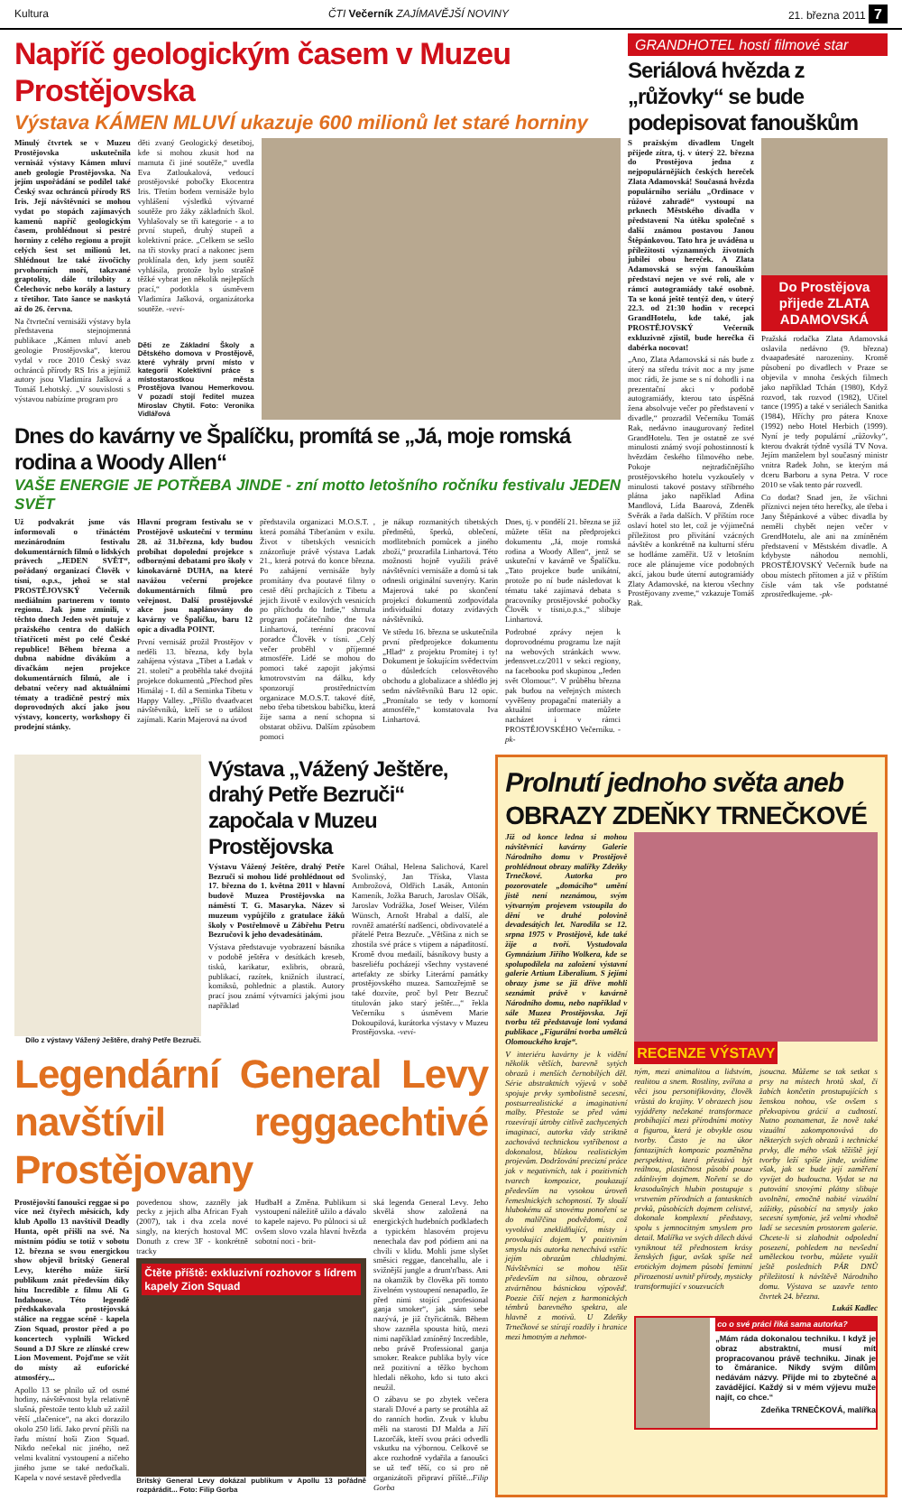Kultura ČTI Večerník ZAJÍMAVĚJŠÍ NOVINY 21. března 2011 7
Napříč geologickým časem v Muzeu Prostějovska
Výstava KÁMEN MLUVÍ ukazuje 600 milionů let staré horniny
Minulý čtvrtek se v Muzeu Prostějovska uskutečnila vernisáž výstavy Kámen mluví aneb geologie Prostějovska. Na jejím uspořádání se podílel také Český svaz ochránců přírody RS Iris. Její návštěvníci se mohou vydat po stopách zajímavých kamenů napříč geologickým časem, prohlédnout si pestré horniny z celého regionu a projít celých šest set milionů let. Shlédnout lze také živočichy prvohorních moří, takzvané graptolity, dále trilobity z Čelechovic nebo korály a lastury z třetihor. Tato šance se naskytá až do 26. června.
Na čtvrteční vernisáži výstavy byla představena stejnojmenná publikace „Kámen mluví aneb geologie Prostějovska“, kterou vydal v roce 2010 Český svaz ochránců přírody RS Iris a jejímiž autory jsou Vladimíra Jašková a Tomáš Lehotský. „V souvislosti s výstavou nabízíme program pro
děti zvaný Geologický desetiboj, kde si mohou zkusit hod na mamuta či jiné soutěže,“ uvedla Eva Zatloukalová, vedoucí prostějovské pobočky Ekocentra Iris. Třetím bodem vernisáže bylo vyhlášení výsledků výtvarné soutěže pro žáky základních škol. Vyhlašovaly se tři kategorie - a to první stupeň, druhý stupeň a kolektivní práce. „Celkem se sešlo na tři stovky prací a nakonec jsem proklínala den, kdy jsem soutěž vyhlásila, protože bylo strašně těžké vybrat jen několik nejlepších prací,“ podotkla s úsměvem Vladimíra Jašková, organizátorka soutěže. -vevi-
Děti ze Základní Školy a Dětského domova v Prostějově, které vyhrály první místo v kategorii Kolektivní práce s místostarostkou města Prostějova Ivanou Hemerkovou. V pozadí stojí ředitel muzea Miroslav Chytil. Foto: Veronika Vidlářová
Dnes do kavárny ve Špalíčku, promítá se „Já, moje romská rodina a Woody Allen“
VAŠE ENERGIE JE POTŘEBA JINDE - zní motto letošního ročníku festivalu JEDEN SVĚT
Už podvakrát jsme vás informovali o třináctém mezinárodním festivalu dokumentárních filmů o lidských právech „JEDEN SVĚT“, pořádaný organizací Člověk v tísni, o.p.s., jehož se stal PROSTĚJOVSKÝ Večerník mediálním partnerem v tomto regionu. Jak jsme zmínili, v těchto dnech Jeden svět putuje z pražského centra do dalších třiatřiceti měst po celé České republice! Během března a dubna nabídne divákům a divačkám nejen projekce dokumentárních filmů, ale i debatní večery nad aktuálními tématy a tradičně pestrý mix doprovodných akcí jako jsou výstavy, koncerty, workshopy či prodejní stánky.
Hlavní program festivalu se v Prostějově uskuteční v termínu 28. až 31.března, kdy budou probíhat dopolední projekce s odbornými debatami pro školy v kinokavárně DUHA, na které navážou večerní projekce dokumentárních filmů pro veřejnost. Další prostějovské akce jsou naplánovány do kavárny ve Špalíčku, baru 12 opic a divadla POINT.
První vernisáž prožil Prostějov v neděli 13. března, kdy byla zahájena výstava „Tibet a Ladak v 21. století“ a proběhla také dvojitá projekce dokumentů „Přechod přes Himálaj - I. díl a Seminka Tibetu v Happy Valley. „Přišlo dvaadvacet návštěvníků, kteří se o událost zajímali. Karin Majerová na úvod
představila organizaci M.O.S.T. , která pomáhá Tibeťanům v exilu. Život v tibetských vesnicích znázorňuje právě výstava Ladak 21., která potrvá do konce března. Po zahájení vernisáže byly promítány dva poutavé filmy o cestě dětí prchajících z Tibetu a jejich životě v exilových vesnicích po příchodu do Indie,“ shrnula program počátečního dne Iva Linhartová, terénní pracovní poradce Člověk v tísni. „Celý večer proběhl v příjemné atmosféře. Lidé se mohou do pomoci také zapojit jakýmsi kmotrovstvím na dálku, kdy sponzorují prostřednictvím organizace M.O.S.T. takové dítě, nebo třeba tibetskou babičku, která žije sama a není schopna si obstarat obživu. Dalším způsobem pomoci
je nákup rozmanitých tibetských předmětů, šperků, oblečení, modlitebních pomůcek a jiného zboží,“ prozradila Linhartová. Této možnosti hojně využili právě návštěvníci vernisáže a domů si tak odnesli originální suvenýry. Karin Majerová také po skončení projekcí dokumentů zodpovídala individuální dotazy zvídavých návštěvníků.
Ve středu 16. března se uskutečnila první předprojekce dokumentu „Hlad“ z projektu Promítej i ty! Dokument je šokujícím svědectvím o důsledcích celosvětového obchodu a globalizace a shlédlo jej sedm návštěvníků Baru 12 opic. „Promítalo se tedy v komorní atmosféře,“ konstatovala Iva Linhartová.
Dnes, tj. v pondělí 21. března se již můžete těšit na předprojekci dokumentu „Já, moje romská rodina a Woody Allen“, jenž se uskuteční v kavárně ve Špalíčku. „Tato projekce bude unikátní, protože po ní bude následovat k tématu také zajímavá debata s pracovníky prostějovské pobočky Člověk v tísni,o.p.s.,“ slibuje Linhartová.
Podrobné zprávy nejen k doprovodnému programu lze najít na webových stránkách www. jedensvet.cz/2011 v sekci regiony, na facebooku pod skupinou „Jeden svět Olomouc“. V průběhu března pak budou na veřejných místech vyvěšeny propagační materiály a aktuální informace můžete nacházet i v rámci PROSTĚJOVSKÉHO Večerníku. -pk-
GRANDHOTEL hostí filmové star
Seriálová hvězda z „růžovky“ se bude podepisovat fanouškům
S pražským divadlem Ungelt přijede zítra, tj. v úterý 22. března do Prostějova jedna z nejpopulárnějších českých hereček Zlata Adamovská! Současná hvězda populárního seriálu „Ordinace v růžové zahradě“ vystoupí na prknech Městského divadla v představení Na útěku společně s další známou postavou Janou Štěpánkovou. Tato hra je uváděna u příležitosti významných životních jubileí obou hereček. A Zlata Adamovská se svým fanouškům představí nejen ve své roli, ale v rámci autogramiády také osobně. Ta se koná ještě tentýž den, v úterý 22.3. od 21:30 hodin v recepci GrandHotelu, kde také, jak PROSTĚJOVSKÝ Večerník exkluzivně zjistil, bude herečka či dabérka nocovat!
„Ano, Zlata Adamovská si nás bude z úterý na středu trávit noc a my jsme moc rádi, že jsme se s ní dohodli i na prezentační akci v podobě autogramiády, kterou tato úspěšná žena absolvuje večer po představení v divadle,“ prozradil Večerníku Tomáš Rak, nedávno inaugurovaný ředitel GrandHotelu. Ten je ostatně ze své minulosti známý svojí pohostinností k hvězdám českého filmového nebe. Pokoje nejtradičnějšího prostějovského hotelu vyzkoušely v minulosti takové postavy stříbrného plátna jako například Adina Mandlová, Lída Baarová, Zdeněk Svěrák a řada dalších. V příštím roce oslaví hotel sto let, což je výjimečná příležitost pro přivítání vzácných návštěv a konkrétně na kulturní sféru se hodláme zaměřit. Už v letošním roce ale plánujeme více podobných akcí, jakou bude úterní autogramiády Zlaty Adamovské, na kterou všechny Prostějovany zveme,“ vzkazuje Tomáš Rak.
Do Prostějova přijede ZLATA ADAMOVSKÁ
Pražská rodačka Zlata Adamovská oslavila nedávno (9. března) dvaapadesáté narozeniny. Kromě působení po divadlech v Praze se objevila v mnoha českých filmech jako například Tchán (1980), Když rozvod, tak rozvod (1982), Učitel tance (1995) a také v seriálech Sanitka (1984), Hříchy pro pátera Knoxe (1992) nebo Hotel Herbich (1999). Nyní je tedy populární „růžovky“, kterou dvakrát týdně vysílá TV Nova. Jejím manželem byl současný ministr vnitra Radek John, se kterým má dceru Barboru a syna Petra. V roce 2010 se však tento pár rozvedl.
Co dodat? Snad jen, že všichni příznivci nejen této herečky, ale třeba i Jany Štěpánkové a vůbec divadla by neměli chybět nejen večer v GrendHotelu, ale ani na zmíněném představení v Městském divadle. A kdybyste náhodou nemohli, PROSTĚJOVSKÝ Večerník bude na obou místech přítomen a již v příštím čísle vám tak vše podstatné zprostředkujeme. -pk-
Dílo z výstavy Vážený Ještěre, drahý Petře Bezruči.
Výstava „Vážený Ještěre, drahý Petře Bezruči“ započala v Muzeu Prostějovska
Výstavu Vážený Ještěre, drahý Petře Bezruči si mohou lidé prohlédnout od 17. března do 1. května 2011 v hlavní budově Muzea Prostějovska na náměstí T. G. Masaryka. Název si muzeum vypůjčilo z gratulace žáků školy v Postřelmově u Zábřehu Petru Bezručovi k jeho devadesátinám.
Výstava představuje vyobrazení básníka v podobě ještěra v desítkách kreseb, tisků, karikatur, exlibris, obrazů, publikací, razítek, knižních ilustrací, komiksů, pohlednic a plastik. Autory prací jsou známí výtvarníci jakými jsou například
Karel Otáhal, Helena Salichová, Karel Svolinský, Jan Tříska, Vlasta Ambrožová, Oldřich Lasák, Antonín Kameník, Jožka Baruch, Jaroslav Olšák, Jaroslav Vodrážka, Josef Weiser, Vilém Wünsch, Arnošt Hrabal a další, ale rovněž amatérští nadšenci, obdivovatelé a přátelé Petra Bezruče. „Většina z nich se zhostila své práce s vtipem a nápaditostí. Kromě dvou medailí, básníkovy busty a basreliéfu pocházejí všechny vystavené artefakty ze sbírky Literární památky prostějovského muzea. Samozřejmě se také dozvíte, proč byl Petr Bezruč titulován jako starý ještěr...,“ řekla Večerníku s úsměvem Marie Dokoupilová, kurátorka výstavy v Muzeu Prostějovska. -vevi-
Legendární General Levy navštívil reggaechtivé Prostějovany
Prostějovští fanoušci reggae si po více než čtyřech měsících, kdy klub Apollo 13 navštívil Deadly Hunta, opět přišli na své. Na místním pódiu se totiž v sobotu 12. března se svou energickou show objevil britský General Levy, kterého může širší publikum znát především díky hitu Incredible z filmu Ali G Indahouse. Této legendě předskakovala prostějovská stálice na reggae scéně - kapela Zion Squad, prostor před a po koncertech vyplnili Wicked Sound a DJ Skre ze zlínské crew Lion Movement. Pojďme se vžít do místy až euforické atmosféry...
Apollo 13 se plnilo už od osmé hodiny, návštěvnost byla relativně slušná, přestože tento klub už zažil větší „tlačenice“, na akci dorazilo okolo 250 lidí. Jako první přišli na řadu místní hoši Zion Squad. Nikdo nečekal nic jiného, než velmi kvalitní vystoupení a ničeho jiného jsme se také nedočkali. Kapela v nové sestavě předvedla
povedenou show, zazněly jak pecky z jejich alba African Fyah (2007), tak i dva zcela nové singly, na kterých hostoval MC Donuth z crew 3F - konkrétně tracky
HudbaH a Změna. Publikum si vystoupení náležitě užilo a dávalo to kapele najevo. Po půlnoci si už ovšem slovo vzala hlavní hvězda sobotní noci - brit-
Čtěte příště: exkluzivní rozhovor s lídrem kapely Zion Squad
Britský General Levy dokázal publikum v Apollu 13 pořádně rozpárádit... Foto: Filip Gorba
ská legenda General Levy. Jeho skvělá show založená na energických hudebních podkladech a typickém hlasovém projevu nenechala dav pod pódiem ani na chvíli v klidu. Mohli jsme slyšet směsici reggae, dancehallu, ale i svižnější jungle a drum'n'bass. Ani na okamžik by člověka při tomto živelném vystoupení nenapadlo, že před nimi stojící „profesional ganja smoker“, jak sám sebe nazývá, je již čtyřicátník. Během show zazněla spousta hitů, mezi nimi například zmíněný Incredible, nebo právě Professional ganja smoker. Reakce publika byly více než pozitivní a těžko bychom hledali někoho, kdo si tuto akci neužil.
O zábavu se po zbytek večera starali DJové a party se protáhla až do ranních hodin. Zvuk v klubu měli na starosti DJ Malda a Jiří Lazorčák, kteří svou práci odvedli vskutku na výbornou. Celkově se akce rozhodně vydařila a fanoušci se už teď těší, co si pro ně organizátoři připraví příště...Filip Gorba
Prolnutí jednoho světa aneb
OBRAZY ZDEŇKY TRNEČKOVÉ
Již od konce ledna si mohou návštěvníci kavárny Galerie Národního domu v Prostějově prohlédnout obrazy malířky Zdeňky Trnečkové. Autorka pro pozorovatele „domácího“ umění jistě není neznámou, svým výtvarným projevem vstoupila do dění ve druhé polovině devadesátých let. Narodila se 12. srpna 1975 v Prostějově, kde také žije a tvoří. Vystudovala Gymnázium Jiřího Wolkera, kde se spolupodílela na založení výstavní galerie Artium Liberalium. S jejími obrazy jsme se již dříve mohli seznámit právě v kavárně Národního domu, nebo například v sále Muzea Prostějovska. Její tvorbu též představuje loni vydaná publikace „Figurální tvorba umělců Olomouckého kraje“.
V interiéru kavárny je k vidění několik větších, barevně sytých obrazů i menších černobílých děl. Série abstraktních výjevů v sobě spojuje prvky symbolistně secesní, postsurrealistické a imaginativní malby. Přestože se před vámi rozevírají útroby citlivě zachycených imaginací, autorka vždy striktně zachovává technickou vytříbenost a dokonalost, blízkou realistickým projevům. Dodržování precizní práce jak v negativních, tak i pozitivních tvarech kompozice, poukazují především na vysokou úroveň řemeslnických schopností. Ty slouží hlubokému až snovému ponoření se do malířčina podvědomí, což vyvolává zneklidňující, místy i provokující dojem. V pozitivním smyslu nás autorka nenechává vstříc jejím obrazům chladnými. Návštěvníci se mohou těšit především na silnou, obrazově ztvárněnou básnickou výpověď. Poezie čiší nejen z harmonických témbrů barevného spektra, ale hlavně z motivů. U Zdeňky Trnečkové se stírají rozdíly i hranice mezi hmotným a nehmot-
RECENZE VÝSTAVY
ným, mezi animalitou a lidstvím, realitou a snem. Rostliny, zvířata a věci jsou personifikovány, člověk vrůstá do krajiny. V obrazech jsou vyjádřeny nečekané transformace probíhající mezi přírodními motivy a figurou, která je obvykle osou tvorby. Často je na úkor fantazijních kompozic pozměněna perspektiva, která přestává být reálnou, plastičnost působí pouze zdánlivým dojmem. Noření se do krasodušných hlubin postupuje s vrstvením přírodních a fantaskních prvků, působících dojmem celistvé, dokonale komplexní představy, spolu s jemnocitným smyslem pro detail. Malířka ve svých dílech dává vyniknout též přednostem krásy ženských figur, avšak spíše než erotickým dojmem působí feminní přirozeností uvnitř přírody, mysticky transformující v souzvucích
jsoucna. Můžeme se tak setkat s prsy na místech hrotů skal, či žabích končetin prostupujících s ženskou nohou, vše ovšem s překvapivou grácií a cudností. Nutno poznamenat, že nově také vizuální zakomponovává do některých svých obrazů i technické prvky, dle mého však těžiště její tvorby leží spíše jinde, uvidíme však, jak se bude její zaměření vyvíjet do budoucna. Vydat se na putování snovými plátny slibuje uvolnění, emočně nabité vizuální zážitky, působící na smysly jako secesní symfonie, jež velmi vhodně ladí se secesním prostorem galerie. Chcete-li si zlahodnit odpolední posezení, pohledem na nevšední uměleckou tvorbu, můžete využít ještě posledních PÁR DNŮ příležitostí k návštěvě Národního domu. Výstava se uzavře tento čtvrtek 24. března.
Lukáš Kadlec
co o své práci říká sama autorka?
„Mám ráda dokonalou techniku. I když je obraz abstraktní, musí mít propracovanou právě techniku. Jinak je to čmáranice. Nikdy svým dílům nedávám názvy. Přijde mi to zbytečné a zavádějící. Každý si v mém výjevu muže najít, co chce.“
Zdeňka TRNEČKOVÁ, malířka